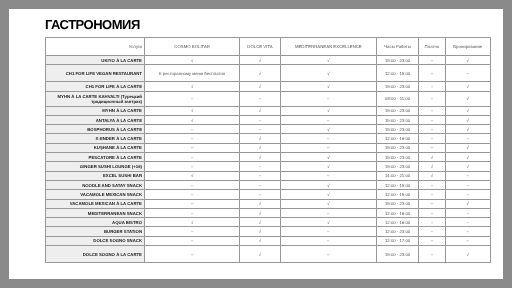ГАСТРОНОМИЯ
| Услуги | COSMO BOLITAR | DOLCE VITA | MEDITERRANEAN EXCELLENCE | Часы Работы | Платно | Бронирование |
| --- | --- | --- | --- | --- | --- | --- |
| UKIYO À LA CARTE | √ | √ | √ | 19:00 - 23:00 | – | √ |
| CH1 FOR LIFE VEGAN RESTAURANT | К ресторанному меню бесплатно | √ | √ | 12:00 - 19:00 | – | – |
| CH1 FOR LIFE À LA CARTE | √ | √ | √ | 19:00 - 23:00 | – | √ |
| MYHN À LA CARTE KAHVALTI (Турецкий традиционный завтрак) | – | – | – | 08:00 - 11:00 | – | √ |
| MYHN À LA CARTE | √ | √ | √ | 19:00 - 23:00 | – | √ |
| ANTALYA À LA CARTE | √ | – | – | 19:00 - 23:00 | – | √ |
| BOSPHORUS À LA CARTE | – | – | √ | 19:00 - 23:00 | – | √ |
| X-ENDER À LA CARTE | – | √ | – | 12:00 - 16:00 | – | – |
| KUŞHANE À LA CARTE | – | √ | – | 19:00 - 23:00 | – | √ |
| PESCATORE À LA CARTE | – | √ | √ | 19:00 - 23:00 | √ | √ |
| GINGER SUSHI LOUNGE (+16) | – | – | √ | 19:00 - 23:00 | √ | √ |
| EXCEL SUSHI BAR | √ | – | – | 14:00 - 21:00 | √ | – |
| NOODLE AND SATAY SNACK | – | – | √ | 12:00 - 19:00 | – | – |
| VACAMOLE MEXICAN SNACK | – | – | √ | 12:00 - 19:00 | – | – |
| VACAMOLE MEXICAN À LA CARTE | – | √ | √ | 19:00 - 23:00 | – | √ |
| MEDITERRANEAN SNACK | – | √ | – | 12:00 - 16:00 | – | – |
| AQUA BISTRO | √ | √ | √ | 12:00 - 16:00 | – | – |
| BURGER STATION | – | √ | – | 12:00 - 23:00 | – | – |
| DOLCE SOGNO SNACK | – | √ | – | 12:00 - 17:00 | – | – |
| DOLCE SOGNO À LA CARTE | – | √ | – | 19:00 - 23:00 | – | √ |